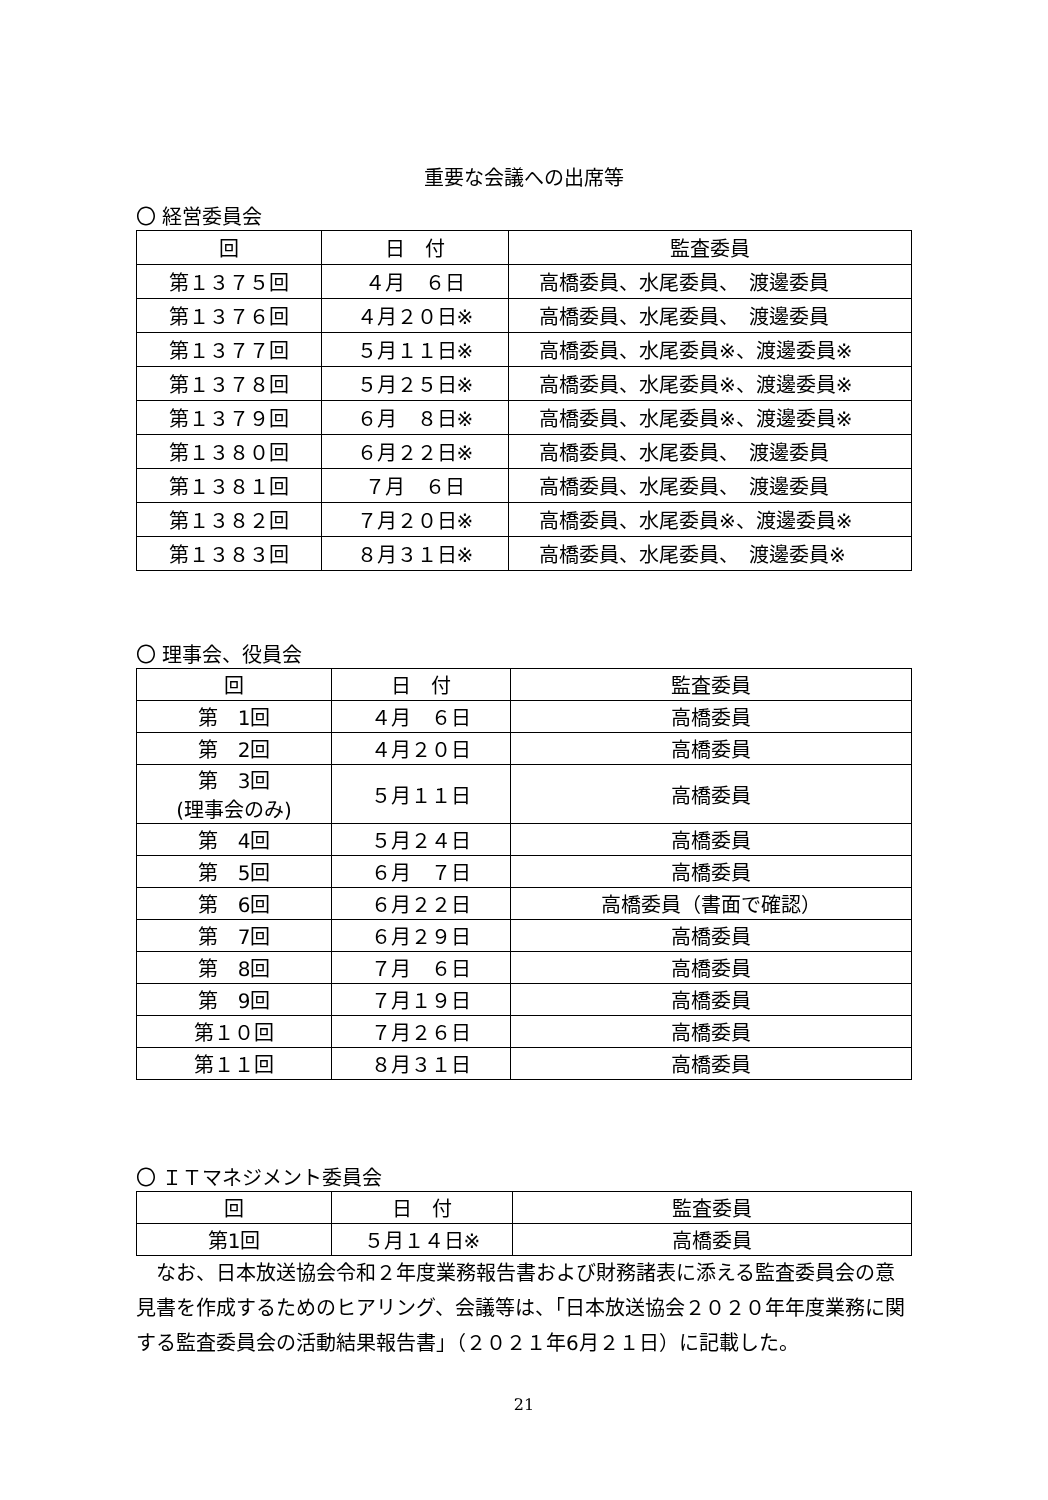重要な会議への出席等
〇 経営委員会
| 回 | 日 付 | 監査委員 |
| --- | --- | --- |
| 第１３７５回 | ４月 ６日 | 高橋委員、水尾委員、 渡邊委員 |
| 第１３７６回 | ４月２０日※ | 高橋委員、水尾委員、 渡邊委員 |
| 第１３７７回 | ５月１１日※ | 高橋委員、水尾委員※、渡邊委員※ |
| 第１３７８回 | ５月２５日※ | 高橋委員、水尾委員※、渡邊委員※ |
| 第１３７９回 | ６月 ８日※ | 高橋委員、水尾委員※、渡邊委員※ |
| 第１３８０回 | ６月２２日※ | 高橋委員、水尾委員、 渡邊委員 |
| 第１３８１回 | ７月 ６日 | 高橋委員、水尾委員、 渡邊委員 |
| 第１３８２回 | ７月２０日※ | 高橋委員、水尾委員※、渡邊委員※ |
| 第１３８３回 | ８月３１日※ | 高橋委員、水尾委員、 渡邊委員※ |
〇 理事会、役員会
| 回 | 日 付 | 監査委員 |
| --- | --- | --- |
| 第 1回 | ４月 ６日 | 高橋委員 |
| 第 2回 | ４月２０日 | 高橋委員 |
| 第 3回 (理事会のみ) | ５月１１日 | 高橋委員 |
| 第 4回 | ５月２４日 | 高橋委員 |
| 第 5回 | ６月 ７日 | 高橋委員 |
| 第 6回 | ６月２２日 | 高橋委員（書面で確認） |
| 第 7回 | ６月２９日 | 高橋委員 |
| 第 8回 | ７月 ６日 | 高橋委員 |
| 第 9回 | ７月１９日 | 高橋委員 |
| 第１０回 | ７月２６日 | 高橋委員 |
| 第１１回 | ８月３１日 | 高橋委員 |
〇 ＩＴマネジメント委員会
| 回 | 日 付 | 監査委員 |
| --- | --- | --- |
| 第1回 | ５月１４日※ | 高橋委員 |
なお、日本放送協会令和２年度業務報告書および財務諸表に添える監査委員会の意見書を作成するためのヒアリング、会議等は、「日本放送協会２０２０年年度業務に関する監査委員会の活動結果報告書」（２０２１年6月２１日）に記載した。
21